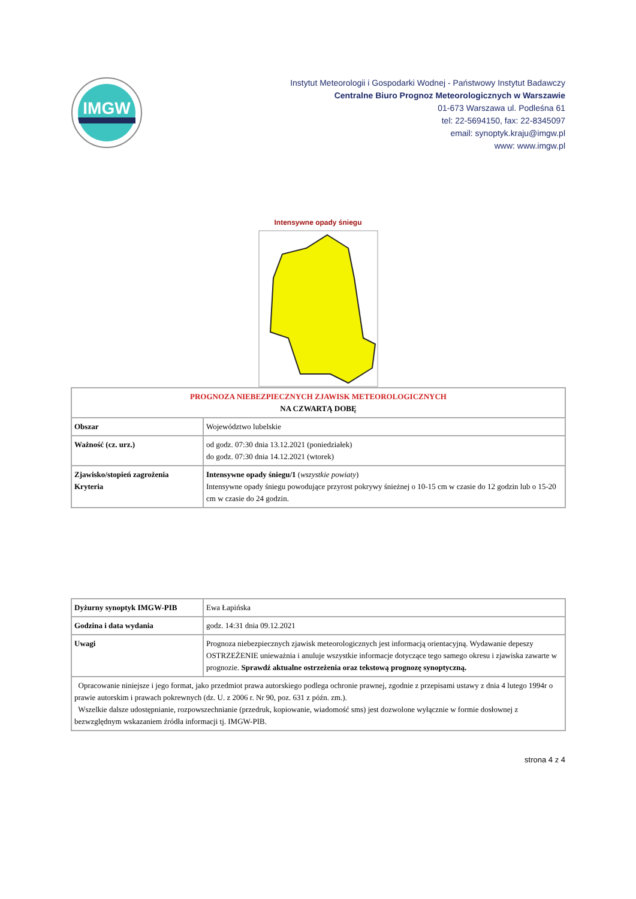IMGW
Instytut Meteorologii i Gospodarki Wodnej - Państwowy Instytut Badawczy
Centralne Biuro Prognoz Meteorologicznych w Warszawie
01-673 Warszawa ul. Podleśna 61
tel: 22-5694150, fax: 22-8345097
email: synoptyk.kraju@imgw.pl
www: www.imgw.pl
Intensywne opady śniegu
| PROGNOZA NIEBEZPIECZNYCH ZJAWISK METEOROLOGICZNYCH NA CZWARTĄ DOBĘ | |
| Obszar | Województwo lubelskie |
| Ważność (cz. urz.) | od godz. 07:30 dnia 13.12.2021 (poniedziałek) do godz. 07:30 dnia 14.12.2021 (wtorek) |
| Zjawisko/stopień zagrożenia Kryteria | Intensywne opady śniegu/1 ( wszystkie powiaty ) Intensywne opady śniegu powodujące przyrost pokrywy śnieżnej o 10-15 cm w czasie do 12 godzin lub o 15-20 cm w czasie do 24 godzin. |
| Dyżurny synoptyk IMGW-PIB | Ewa Łapińska |
| Godzina i data wydania | godz. 14:31 dnia 09.12.2021 |
| Uwagi | Prognoza niebezpiecznych zjawisk meteorologicznych jest informacją orientacyjną. Wydawanie depeszy OSTRZEŻENIE unieważnia i anuluje wszystkie informacje dotyczące tego samego okresu i zjawiska zawarte w prognozie. Sprawdź aktualne ostrzeżenia oraz tekstową prognozę synoptyczną. |
| Opracowanie niniejsze i jego format, jako przedmiot prawa autorskiego podlega ochronie prawnej, zgodnie z przepisami ustawy z dnia 4 lutego 1994r o prawie autorskim i prawach pokrewnych (dz. U. z 2006 r. Nr 90, poz. 631 z późn. zm.). Wszelkie dalsze udostępnianie, rozpowszechnianie (przedruk, kopiowanie, wiadomość sms) jest dozwolone wyłącznie w formie dosłownej z bezwzględnym wskazaniem źródła informacji tj. IMGW-PIB. | |
strona 4 z 4